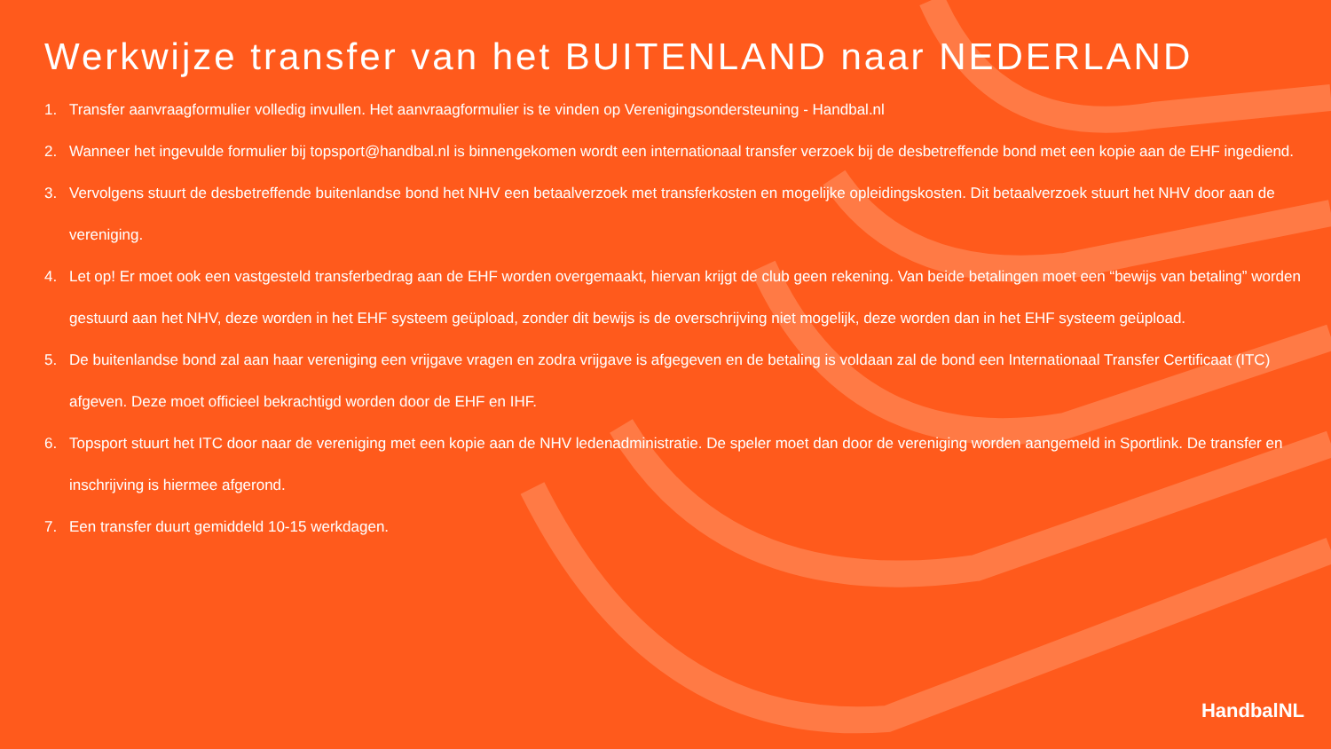Werkwijze transfer van het BUITENLAND naar NEDERLAND
1. Transfer aanvraagformulier volledig invullen. Het aanvraagformulier is te vinden op Verenigingsondersteuning - Handbal.nl
2. Wanneer het ingevulde formulier bij topsport@handbal.nl is binnengekomen wordt een internationaal transfer verzoek bij de desbetreffende bond met een kopie aan de EHF ingediend.
3. Vervolgens stuurt de desbetreffende buitenlandse bond het NHV een betaalverzoek met transferkosten en mogelijke opleidingskosten. Dit betaalverzoek stuurt het NHV door aan de vereniging.
4. Let op! Er moet ook een vastgesteld transferbedrag aan de EHF worden overgemaakt, hiervan krijgt de club geen rekening. Van beide betalingen moet een “bewijs van betaling” worden gestuurd aan het NHV, deze worden in het EHF systeem geüpload, zonder dit bewijs is de overschrijving niet mogelijk, deze worden dan in het EHF systeem geüpload.
5. De buitenlandse bond zal aan haar vereniging een vrijgave vragen en zodra vrijgave is afgegeven en de betaling is voldaan zal de bond een Internationaal Transfer Certificaat (ITC) afgeven. Deze moet officieel bekrachtigd worden door de EHF en IHF.
6. Topsport stuurt het ITC door naar de vereniging met een kopie aan de NHV ledenadministratie. De speler moet dan door de vereniging worden aangemeld in Sportlink. De transfer en inschrijving is hiermee afgerond.
7. Een transfer duurt gemiddeld 10-15 werkdagen.
HandbalNL